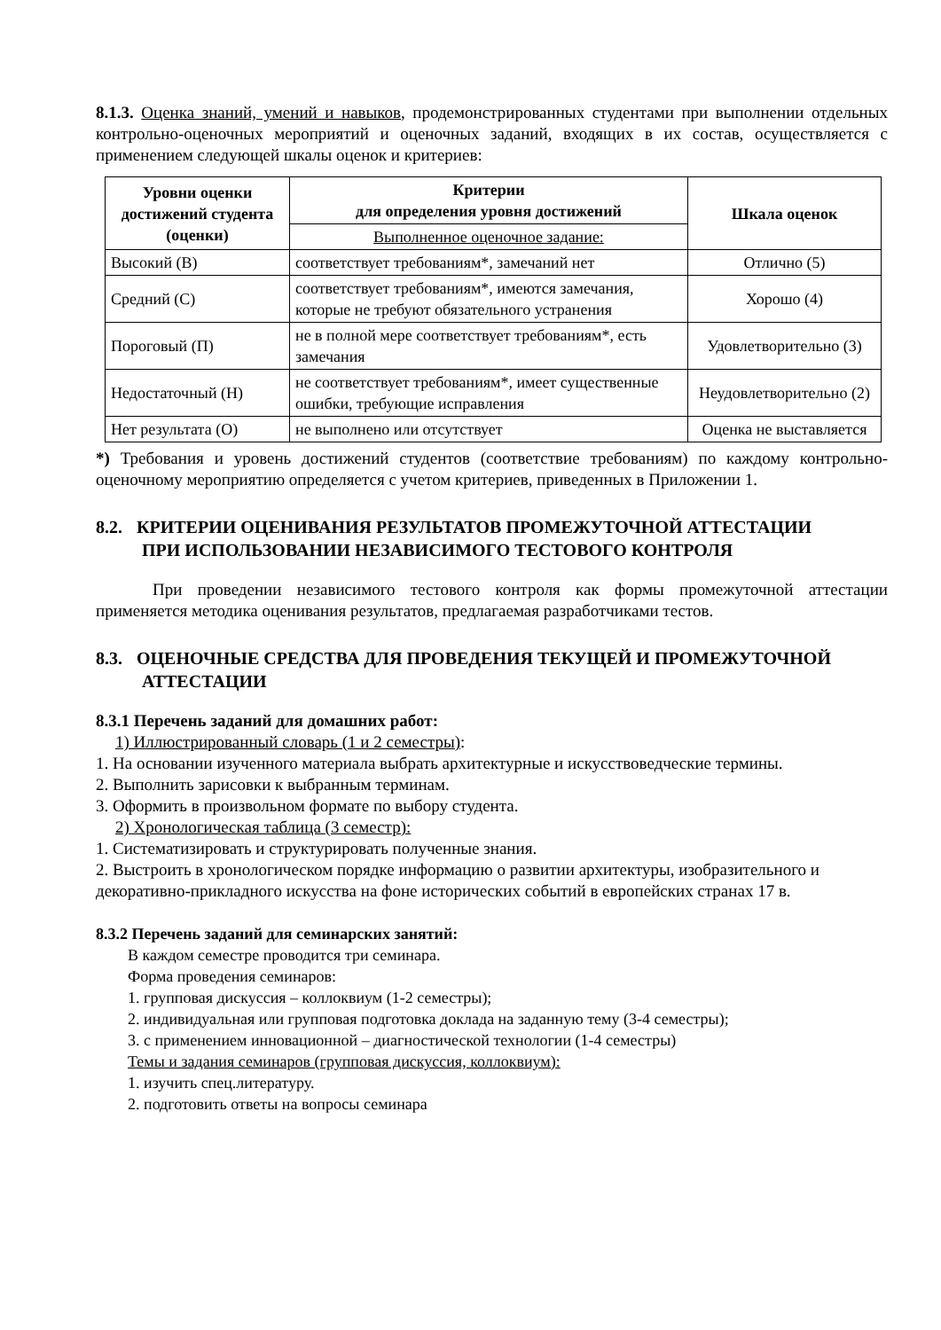8.1.3. Оценка знаний, умений и навыков, продемонстрированных студентами при выполнении отдельных контрольно-оценочных мероприятий и оценочных заданий, входящих в их состав, осуществляется с применением следующей шкалы оценок и критериев:
| Уровни оценки достижений студента (оценки) | Критерии для определения уровня достижений | Шкала оценок |
| --- | --- | --- |
| | Выполненное оценочное задание: | |
| Высокий (В) | соответствует требованиям*, замечаний нет | Отлично (5) |
| Средний (С) | соответствует требованиям*, имеются замечания, которые не требуют обязательного устранения | Хорошо (4) |
| Пороговый (П) | не в полной мере соответствует требованиям*, есть замечания | Удовлетворительно (3) |
| Недостаточный (Н) | не соответствует требованиям*, имеет существенные ошибки, требующие исправления | Неудовлетворительно (2) |
| Нет результата (О) | не выполнено или отсутствует | Оценка не выставляется |
*) Требования и уровень достижений студентов (соответствие требованиям) по каждому контрольно-оценочному мероприятию определяется с учетом критериев, приведенных в Приложении 1.
8.2. КРИТЕРИИ ОЦЕНИВАНИЯ РЕЗУЛЬТАТОВ ПРОМЕЖУТОЧНОЙ АТТЕСТАЦИИ
ПРИ ИСПОЛЬЗОВАНИИ НЕЗАВИСИМОГО ТЕСТОВОГО КОНТРОЛЯ
При проведении независимого тестового контроля как формы промежуточной аттестации применяется методика оценивания результатов, предлагаемая разработчиками тестов.
8.3. ОЦЕНОЧНЫЕ СРЕДСТВА ДЛЯ ПРОВЕДЕНИЯ ТЕКУЩЕЙ И ПРОМЕЖУТОЧНОЙ
АТТЕСТАЦИИ
8.3.1 Перечень заданий для домашних работ:
1) Иллюстрированный словарь (1 и 2 семестры):
1. На основании изученного материала выбрать архитектурные и искусствоведческие термины.
2. Выполнить зарисовки к выбранным терминам.
3. Оформить в произвольном формате по выбору студента.
2) Хронологическая таблица (3 семестр):
1. Систематизировать и структурировать полученные знания.
2. Выстроить в хронологическом порядке информацию о развитии архитектуры, изобразительного и декоративно-прикладного искусства на фоне исторических событий в европейских странах 17 в.
8.3.2 Перечень заданий для семинарских занятий:
В каждом семестре проводится три семинара.
Форма проведения семинаров:
1. групповая дискуссия – коллоквиум (1-2 семестры);
2. индивидуальная или групповая подготовка доклада на заданную тему (3-4 семестры);
3. с применением инновационной – диагностической технологии (1-4 семестры)
Темы и задания семинаров (групповая дискуссия, коллоквиум):
1. изучить спец.литературу.
2. подготовить ответы на вопросы семинара